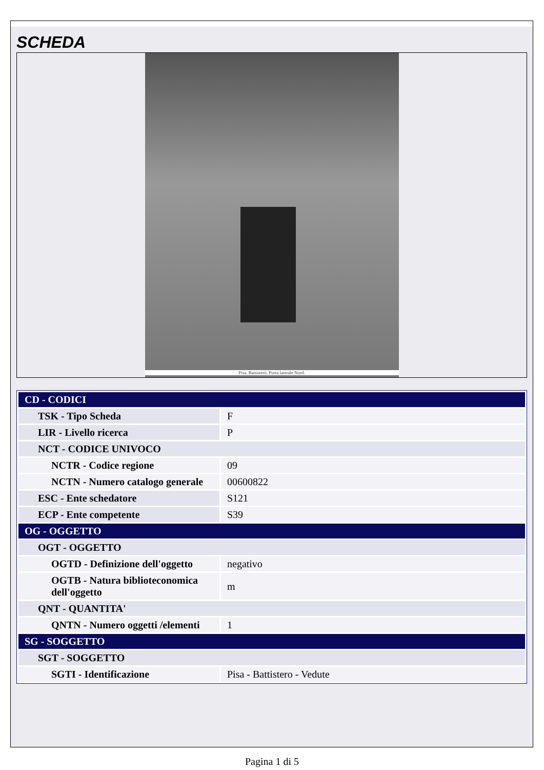SCHEDA
Pisa. Battisterò. Porta laterale Nord.
| CD - CODICI | |
| TSK - Tipo Scheda | F |
| LIR - Livello ricerca | P |
| NCT - CODICE UNIVOCO | |
| NCTR - Codice regione | 09 |
| NCTN - Numero catalogo generale | 00600822 |
| ESC - Ente schedatore | S121 |
| ECP - Ente competente | S39 |
| OG - OGGETTO | |
| OGT - OGGETTO | |
| OGTD - Definizione dell'oggetto | negativo |
| OGTB - Natura biblioteconomica dell'oggetto | m |
| QNT - QUANTITA' | |
| QNTN - Numero oggetti /elementi | 1 |
| SG - SOGGETTO | |
| SGT - SOGGETTO | |
| SGTI - Identificazione | Pisa - Battistero - Vedute |
Pagina 1 di 5